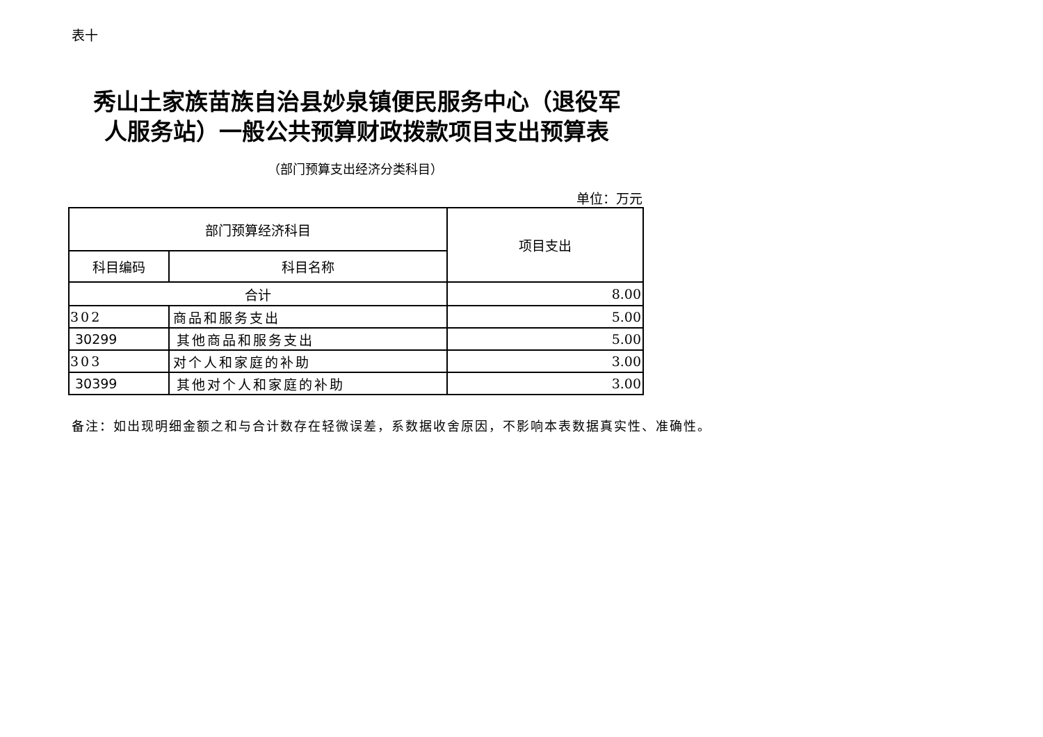表十
秀山土家族苗族自治县妙泉镇便民服务中心（退役军人服务站）一般公共预算财政拨款项目支出预算表
（部门预算支出经济分类科目）
单位：万元
| 部门预算经济科目 | | 项目支出 |
| --- | --- | --- |
| 科目编码 | 科目名称 | |
| 合计 | | 8.00 |
| 302 | 商品和服务支出 | 5.00 |
| 30299 | 其他商品和服务支出 | 5.00 |
| 303 | 对个人和家庭的补助 | 3.00 |
| 30399 | 其他对个人和家庭的补助 | 3.00 |
备注：如出现明细金额之和与合计数存在轻微误差，系数据收舍原因，不影响本表数据真实性、准确性。